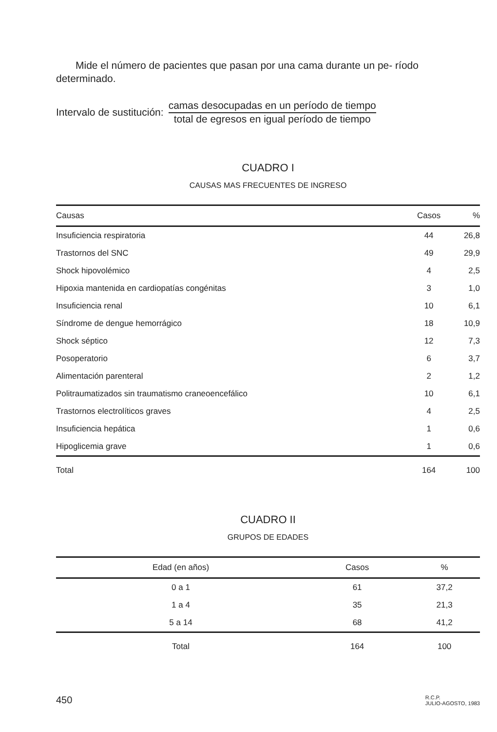Mide el número de pacientes que pasan por una cama durante un pe- ríodo determinado.
Intervalo de sustitución:
camas desocupadas en un período de tiempo
total de egresos en igual período de tiempo
CUADRO I
CAUSAS MAS FRECUENTES DE INGRESO
| Causas | Casos | % |
| --- | --- | --- |
| Insuficiencia respiratoria | 44 | 26,8 |
| Trastornos del SNC | 49 | 29,9 |
| Shock hipovolémico | 4 | 2,5 |
| Hipoxia mantenida en cardiopatías congénitas | 3 | 1,0 |
| Insuficiencia renal | 10 | 6,1 |
| Síndrome de dengue hemorrágico | 18 | 10,9 |
| Shock séptico | 12 | 7,3 |
| Posoperatorio | 6 | 3,7 |
| Alimentación parenteral | 2 | 1,2 |
| Politraumatizados sin traumatismo craneoencefálico | 10 | 6,1 |
| Trastornos electrolíticos graves | 4 | 2,5 |
| Insuficiencia hepática | 1 | 0,6 |
| Hipoglicemia grave | 1 | 0,6 |
| Total | 164 | 100 |
CUADRO II
GRUPOS DE EDADES
| Edad (en años) | Casos | % | |
| --- | --- | --- | --- |
| 0 a 1 | 61 | 37,2 | |
| 1 a 4 | 35 | 21,3 | |
| 5 a 14 | 68 | 41,2 | |
| Total | 164 | 100 | |
450 R.C.P.
JULIO-AGOSTO, 1983